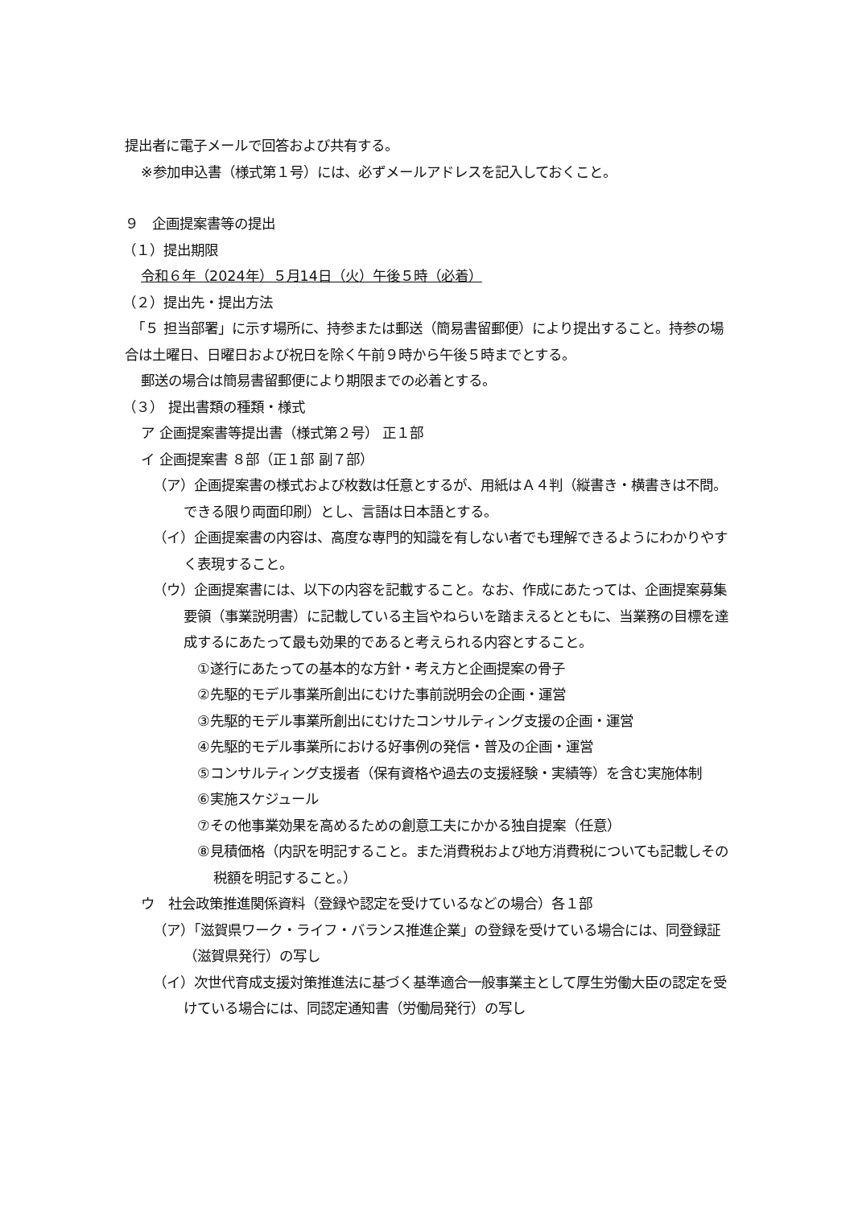提出者に電子メールで回答および共有する。
※参加申込書（様式第１号）には、必ずメールアドレスを記入しておくこと。
９　企画提案書等の提出
（１）提出期限
令和６年（2024年）５月14日（火）午後５時（必着）
（２）提出先・提出方法
　「５ 担当部署」に示す場所に、持参または郵送（簡易書留郵便）により提出すること。持参の場合は土曜日、日曜日および祝日を除く午前９時から午後５時までとする。
郵送の場合は簡易書留郵便により期限までの必着とする。
（３） 提出書類の種類・様式
ア 企画提案書等提出書（様式第２号） 正１部
イ 企画提案書 ８部（正１部 副７部）
（ア）企画提案書の様式および枚数は任意とするが、用紙はＡ４判（縦書き・横書きは不問。できる限り両面印刷）とし、言語は日本語とする。
（イ）企画提案書の内容は、高度な専門的知識を有しない者でも理解できるようにわかりやすく表現すること。
（ウ）企画提案書には、以下の内容を記載すること。なお、作成にあたっては、企画提案募集要領（事業説明書）に記載している主旨やねらいを踏まえるとともに、当業務の目標を達成するにあたって最も効果的であると考えられる内容とすること。
①遂行にあたっての基本的な方針・考え方と企画提案の骨子
②先駆的モデル事業所創出にむけた事前説明会の企画・運営
③先駆的モデル事業所創出にむけたコンサルティング支援の企画・運営
④先駆的モデル事業所における好事例の発信・普及の企画・運営
⑤コンサルティング支援者（保有資格や過去の支援経験・実績等）を含む実施体制
⑥実施スケジュール
⑦その他事業効果を高めるための創意工夫にかかる独自提案（任意）
⑧見積価格（内訳を明記すること。また消費税および地方消費税についても記載しその税額を明記すること。）
ウ　社会政策推進関係資料（登録や認定を受けているなどの場合）各１部
（ア）「滋賀県ワーク・ライフ・バランス推進企業」の登録を受けている場合には、同登録証（滋賀県発行）の写し
（イ）次世代育成支援対策推進法に基づく基準適合一般事業主として厚生労働大臣の認定を受けている場合には、同認定通知書（労働局発行）の写し